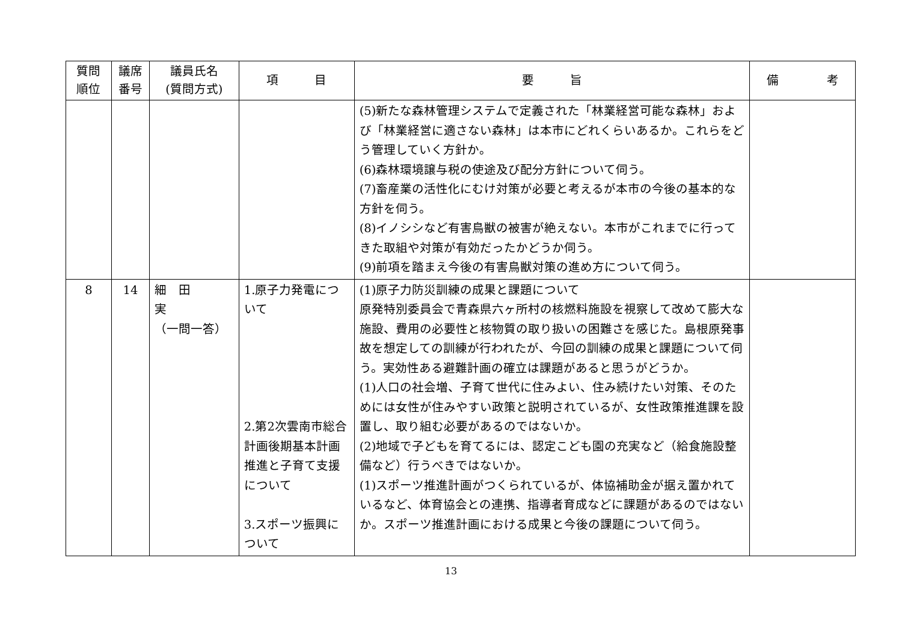| 質問 順位 | 議席 番号 | 議員氏名 (質問方式) | 項 目 | 要 旨 | 備 考 |
| --- | --- | --- | --- | --- | --- |
| | | | | (5)新たな森林管理システムで定義された「林業経営可能な森林」および「林業経営に適さない森林」は本市にどれくらいあるか。これらをどう管理していく方針か。 (6)森林環境譲与税の使途及び配分方針について伺う。 (7)畜産業の活性化にむけ対策が必要と考えるが本市の今後の基本的な方針を伺う。 (8)イノシシなど有害鳥獣の被害が絶えない。本市がこれまでに行ってきた取組や対策が有効だったかどうか伺う。 (9)前項を踏まえ今後の有害鳥獣対策の進め方について伺う。 | |
| 8 | 14 | 細 田 実 （一問一答） | 1.原子力発電について 2.第2次雲南市総合計画後期基本計画推進と子育て支援について 3.スポーツ振興について | (1)原子力防災訓練の成果と課題について 原発特別委員会で青森県六ヶ所村の核燃料施設を視察して改めて膨大な施設、費用の必要性と核物質の取り扱いの困難さを感じた。島根原発事故を想定しての訓練が行われたが、今回の訓練の成果と課題について伺う。実効性ある避難計画の確立は課題があると思うがどうか。 (1)人口の社会増、子育て世代に住みよい、住み続けたい対策、そのためには女性が住みやすい政策と説明されているが、女性政策推進課を設置し、取り組む必要があるのではないか。 (2)地域で子どもを育てるには、認定こども園の充実など（給食施設整備など）行うべきではないか。 (1)スポーツ推進計画がつくられているが、体協補助金が据え置かれているなど、体育協会との連携、指導者育成などに課題があるのではないか。スポーツ推進計画における成果と今後の課題について伺う。 | |
13